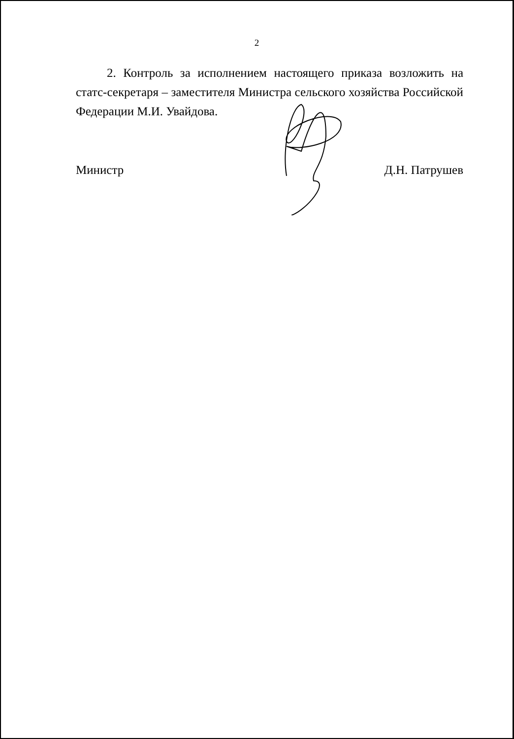2
2. Контроль за исполнением настоящего приказа возложить на статс-секретаря – заместителя Министра сельского хозяйства Российской Федерации М.И. Увайдова.
Министр Д.Н. Патрушев